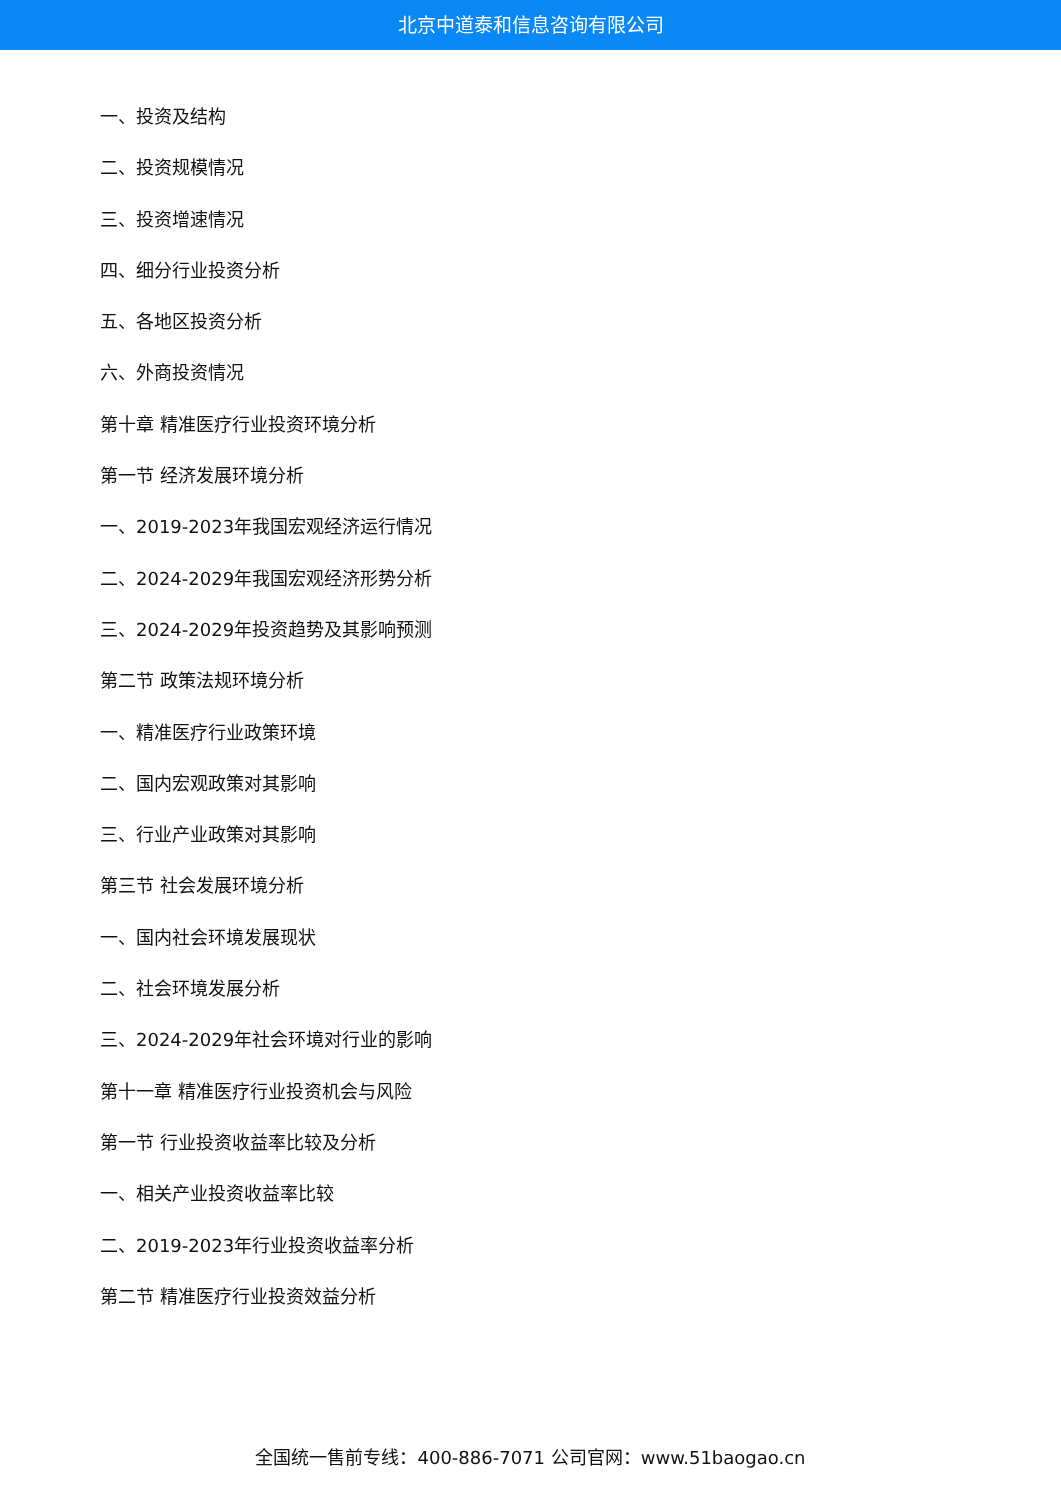北京中道泰和信息咨询有限公司
一、投资及结构
二、投资规模情况
三、投资增速情况
四、细分行业投资分析
五、各地区投资分析
六、外商投资情况
第十章 精准医疗行业投资环境分析
第一节 经济发展环境分析
一、2019-2023年我国宏观经济运行情况
二、2024-2029年我国宏观经济形势分析
三、2024-2029年投资趋势及其影响预测
第二节 政策法规环境分析
一、精准医疗行业政策环境
二、国内宏观政策对其影响
三、行业产业政策对其影响
第三节 社会发展环境分析
一、国内社会环境发展现状
二、社会环境发展分析
三、2024-2029年社会环境对行业的影响
第十一章 精准医疗行业投资机会与风险
第一节 行业投资收益率比较及分析
一、相关产业投资收益率比较
二、2019-2023年行业投资收益率分析
第二节 精准医疗行业投资效益分析
全国统一售前专线：400-886-7071 公司官网：www.51baogao.cn